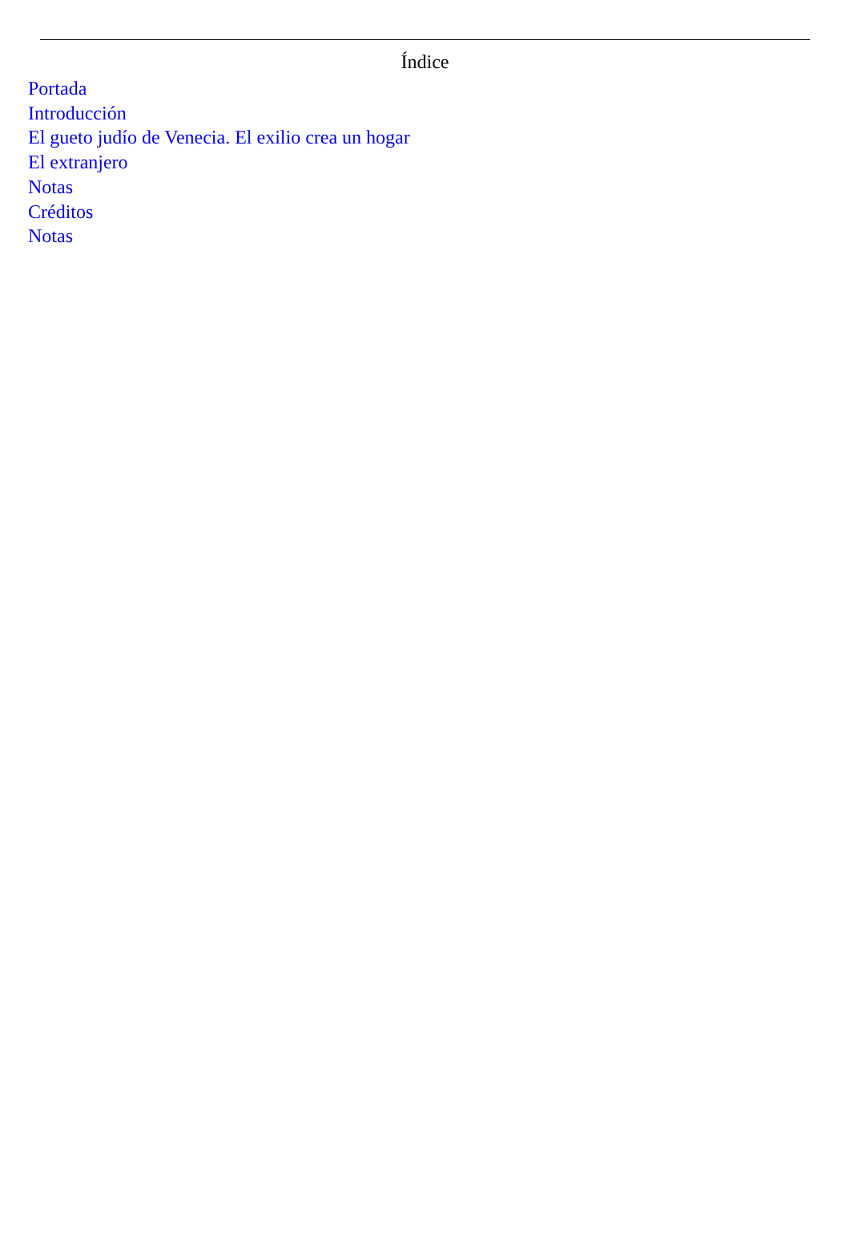Índice
Portada
Introducción
El gueto judío de Venecia. El exilio crea un hogar
El extranjero
Notas
Créditos
Notas